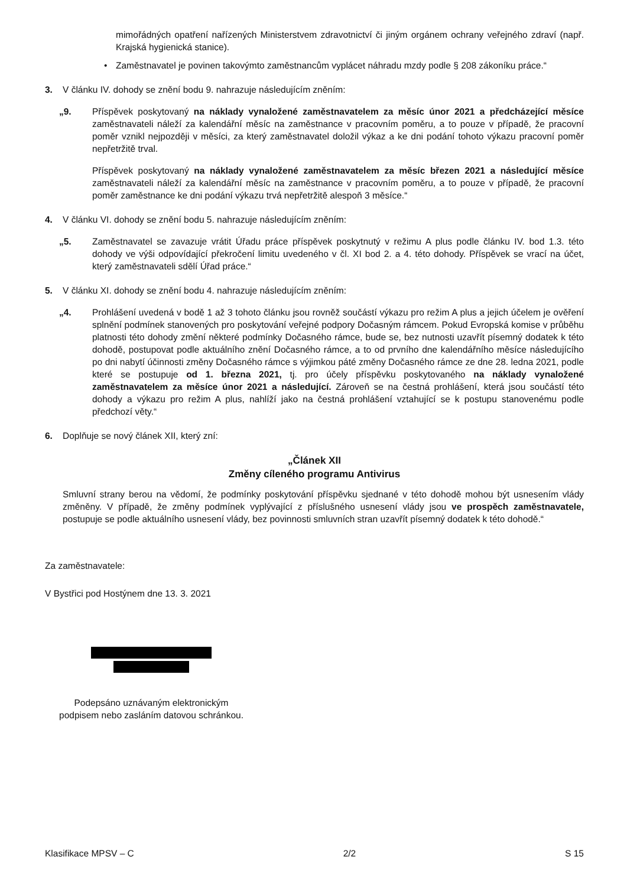mimořádných opatření nařízených Ministerstvem zdravotnictví či jiným orgánem ochrany veřejného zdraví (např. Krajská hygienická stanice).
• Zaměstnavatel je povinen takovýmto zaměstnancům vyplácet náhradu mzdy podle § 208 zákoníku práce.“
3. V článku IV. dohody se znění bodu 9. nahrazuje následujícím zněním:
„9. Příspěvek poskytovaný na náklady vynaložené zaměstnavatelem za měsíc únor 2021 a předcházející měsíce zaměstnavateli náleží za kalendářní měsíc na zaměstnance v pracovním poměru, a to pouze v případě, že pracovní poměr vznikl nejpozději v měsíci, za který zaměstnavatel doložil výkaz a ke dni podání tohoto výkazu pracovní poměr nepřetržitě trval.
Příspěvek poskytovaný na náklady vynaložené zaměstnavatelem za měsíc březen 2021 a následující měsíce zaměstnavateli náleží za kalendářní měsíc na zaměstnance v pracovním poměru, a to pouze v případě, že pracovní poměr zaměstnance ke dni podání výkazu trvá nepřetržitě alespoň 3 měsíce.“
4. V článku VI. dohody se znění bodu 5. nahrazuje následujícím zněním:
„5. Zaměstnavatel se zavazuje vrátit Úřadu práce příspěvek poskytnutý v režimu A plus podle článku IV. bod 1.3. této dohody ve výši odpovídající překročení limitu uvedeného v čl. XI bod 2. a 4. této dohody. Příspěvek se vrací na účet, který zaměstnavateli sdělí Úřad práce.“
5. V článku XI. dohody se znění bodu 4. nahrazuje následujícím zněním:
„4. Prohlášení uvedená v bodě 1 až 3 tohoto článku jsou rovněž součástí výkazu pro režim A plus a jejich účelem je ověření splnění podmínek stanovených pro poskytování veřejné podpory Dočasným rámcem. Pokud Evropská komise v průběhu platnosti této dohody změní některé podmínky Dočasného rámce, bude se, bez nutnosti uzavřít písemný dodatek k této dohodě, postupovat podle aktuálního znění Dočasného rámce, a to od prvního dne kalendářního měsíce následujícího po dni nabytí účinnosti změny Dočasného rámce s výjimkou páté změny Dočasného rámce ze dne 28. ledna 2021, podle které se postupuje od 1. března 2021, tj. pro účely příspěvku poskytovaného na náklady vynaložené zaměstnavatelem za měsíce únor 2021 a následující. Zároveň se na čestná prohlášení, která jsou součástí této dohody a výkazu pro režim A plus, nahlíží jako na čestná prohlášení vztahující se k postupu stanovenému podle předchozí věty.“
6. Doplňuje se nový článek XII, který zní:
„Článek XII
Změny cíleného programu Antivirus
Smluvní strany berou na vědomí, že podmínky poskytování příspěvku sjednané v této dohodě mohou být usnesením vlády změněny. V případě, že změny podmínek vyplývající z příslušného usnesení vlády jsou ve prospěch zaměstnavatele, postupuje se podle aktuálního usnesení vlády, bez povinnosti smluvních stran uzavřít písemný dodatek k této dohodě.“
Za zaměstnavatele:
V Bystřici pod Hostýnem dne 13. 3. 2021
Podepsáno uznávaným elektronickým
podpisem nebo zasláním datovou schránkou.
Klasifikace MPSV – C 2/2 S 15